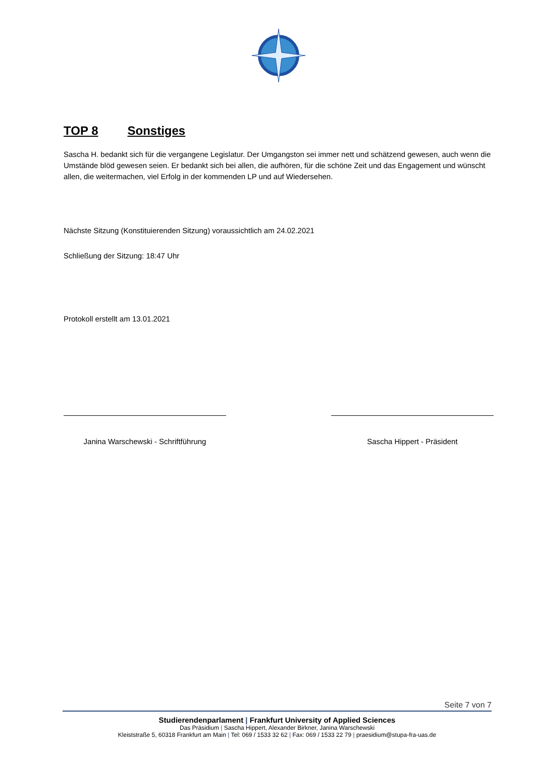TOP 8 Sonstiges
Sascha H. bedankt sich für die vergangene Legislatur. Der Umgangston sei immer nett und schätzend gewesen, auch wenn die Umstände blöd gewesen seien. Er bedankt sich bei allen, die aufhören, für die schöne Zeit und das Engagement und wünscht allen, die weitermachen, viel Erfolg in der kommenden LP und auf Wiedersehen.
Nächste Sitzung (Konstituierenden Sitzung) voraussichtlich am 24.02.2021
Schließung der Sitzung: 18:47 Uhr
Protokoll erstellt am 13.01.2021
Janina Warschewski - Schriftführung
Sascha Hippert - Präsident
Seite 7 von 7
Studierendenparlament | Frankfurt University of Applied Sciences
Das Präsidium | Sascha Hippert, Alexander Birkner, Janina Warschewski
Kleiststraße 5, 60318 Frankfurt am Main | Tel: 069 / 1533 32 62 | Fax: 069 / 1533 22 79 | praesidium@stupa-fra-uas.de